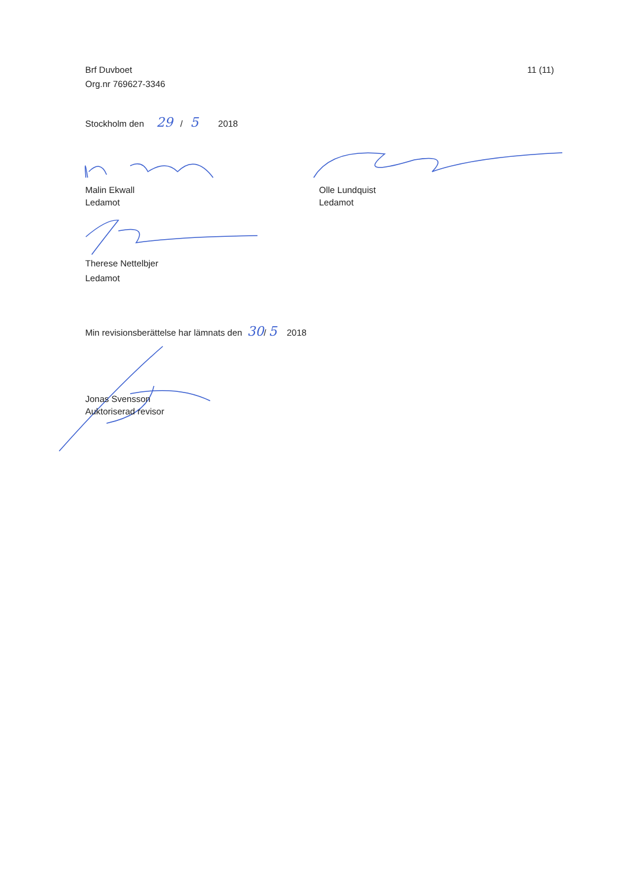Brf Duvboet
Org.nr 769627-3346
11 (11)
Stockholm den 29 / 5 2018
Malin Ekwall
Ledamot
Olle Lundquist
Ledamot
Therese Nettelbjer
Ledamot
Min revisionsberättelse har lämnats den 30/ 5 2018
Jonas Svensson
Auktoriserad revisor